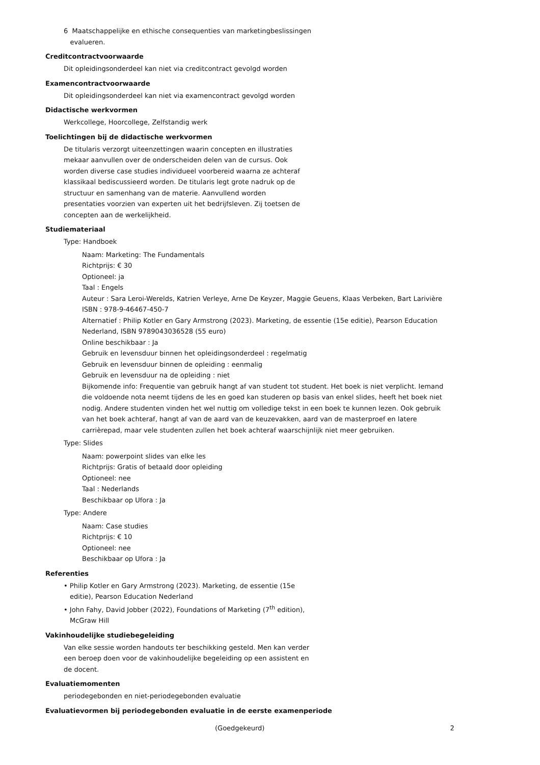6 Maatschappelijke en ethische consequenties van marketingbeslissingen
evalueren.
Creditcontractvoorwaarde
Dit opleidingsonderdeel kan niet via creditcontract gevolgd worden
Examencontractvoorwaarde
Dit opleidingsonderdeel kan niet via examencontract gevolgd worden
Didactische werkvormen
Werkcollege, Hoorcollege, Zelfstandig werk
Toelichtingen bij de didactische werkvormen
De titularis verzorgt uiteenzettingen waarin concepten en illustraties mekaar aanvullen over de onderscheiden delen van de cursus. Ook worden diverse case studies individueel voorbereid waarna ze achteraf klassikaal bediscussieerd worden. De titularis legt grote nadruk op de structuur en samenhang van de materie. Aanvullend worden presentaties voorzien van experten uit het bedrijfsleven. Zij toetsen de concepten aan de werkelijkheid.
Studiemateriaal
Type: Handboek
Naam: Marketing: The Fundamentals
Richtprijs: € 30
Optioneel: ja
Taal : Engels
Auteur : Sara Leroi-Werelds, Katrien Verleye, Arne De Keyzer, Maggie Geuens, Klaas Verbeken, Bart Larivière
ISBN : 978-9-46467-450-7
Alternatief : Philip Kotler en Gary Armstrong (2023). Marketing, de essentie (15e editie), Pearson Education Nederland, ISBN 9789043036528 (55 euro)
Online beschikbaar : Ja
Gebruik en levensduur binnen het opleidingsonderdeel : regelmatig
Gebruik en levensduur binnen de opleiding : eenmalig
Gebruik en levensduur na de opleiding : niet
Bijkomende info: Frequentie van gebruik hangt af van student tot student. Het boek is niet verplicht. Iemand die voldoende nota neemt tijdens de les en goed kan studeren op basis van enkel slides, heeft het boek niet nodig. Andere studenten vinden het wel nuttig om volledige tekst in een boek te kunnen lezen. Ook gebruik van het boek achteraf, hangt af van de aard van de keuzevakken, aard van de masterproef en latere carrièrepad, maar vele studenten zullen het boek achteraf waarschijnlijk niet meer gebruiken.
Type: Slides
Naam: powerpoint slides van elke les
Richtprijs: Gratis of betaald door opleiding
Optioneel: nee
Taal : Nederlands
Beschikbaar op Ufora : Ja
Type: Andere
Naam: Case studies
Richtprijs: € 10
Optioneel: nee
Beschikbaar op Ufora : Ja
Referenties
• Philip Kotler en Gary Armstrong (2023). Marketing, de essentie (15e editie), Pearson Education Nederland
• John Fahy, David Jobber (2022), Foundations of Marketing (7<sup>th</sup> edition), McGraw Hill
Vakinhoudelijke studiebegeleiding
Van elke sessie worden handouts ter beschikking gesteld. Men kan verder een beroep doen voor de vakinhoudelijke begeleiding op een assistent en de docent.
Evaluatiemomenten
periodegebonden en niet-periodegebonden evaluatie
Evaluatievormen bij periodegebonden evaluatie in de eerste examenperiode
(Goedgekeurd) 2